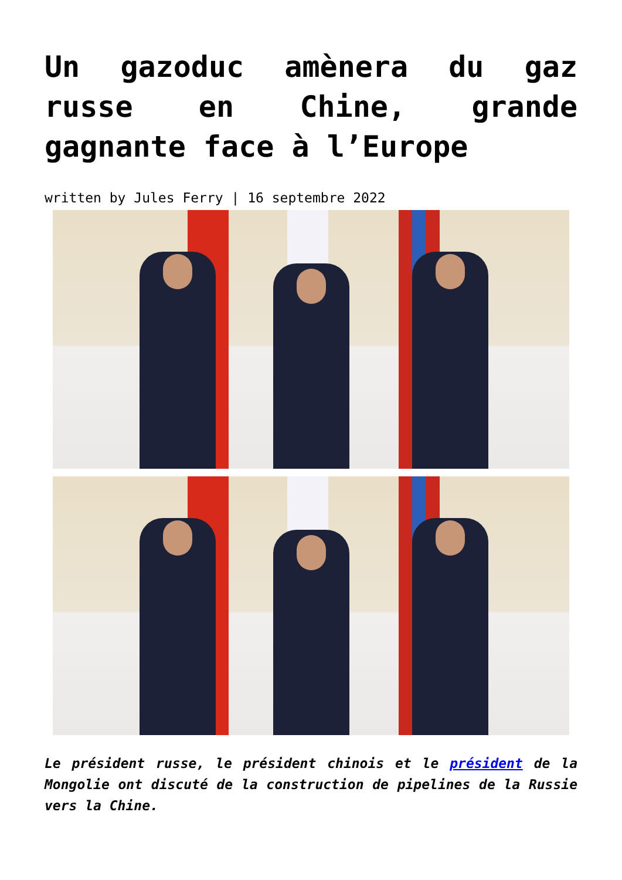Un gazoduc amènera du gaz russe en Chine, grande gagnante face à l’Europe
written by Jules Ferry | 16 septembre 2022
Le président russe, le président chinois et le président de la Mongolie ont discuté de la construction de pipelines de la Russie vers la Chine.